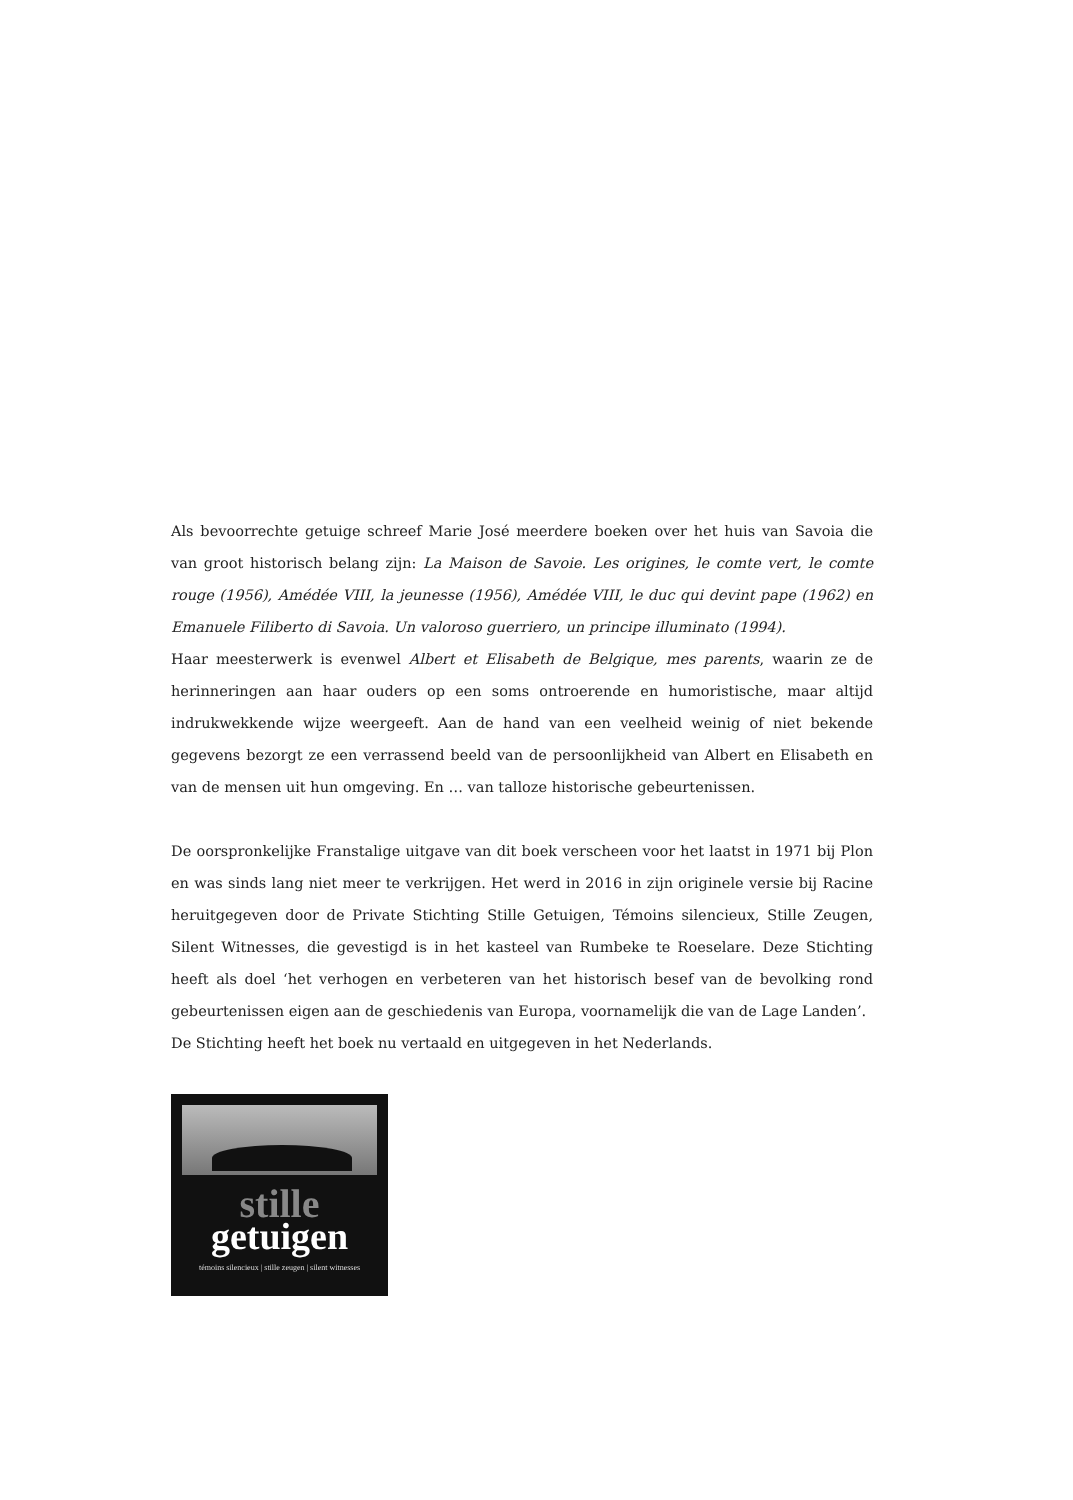Als bevoorrechte getuige schreef Marie José meerdere boeken over het huis van Savoia die van groot historisch belang zijn: La Maison de Savoie. Les origines, le comte vert, le comte rouge (1956), Amédée VIII, la jeunesse (1956), Amédée VIII, le duc qui devint pape (1962) en Emanuele Filiberto di Savoia. Un valoroso guerriero, un principe illuminato (1994).
Haar meesterwerk is evenwel Albert et Elisabeth de Belgique, mes parents, waarin ze de herinneringen aan haar ouders op een soms ontroerende en humoristische, maar altijd indrukwekkende wijze weergeeft. Aan de hand van een veelheid weinig of niet bekende gegevens bezorgt ze een verrassend beeld van de persoonlijkheid van Albert en Elisabeth en van de mensen uit hun omgeving. En … van talloze historische gebeurtenissen.
De oorspronkelijke Franstalige uitgave van dit boek verscheen voor het laatst in 1971 bij Plon en was sinds lang niet meer te verkrijgen. Het werd in 2016 in zijn originele versie bij Racine heruitgegeven door de Private Stichting Stille Getuigen, Témoins silencieux, Stille Zeugen, Silent Witnesses, die gevestigd is in het kasteel van Rumbeke te Roeselare. Deze Stichting heeft als doel ‘het verhogen en verbeteren van het historisch besef van de bevolking rond gebeurtenissen eigen aan de geschiedenis van Europa, voornamelijk die van de Lage Landen’.
De Stichting heeft het boek nu vertaald en uitgegeven in het Nederlands.
stille
getuigen
témoins silencieux | stille zeugen | silent witnesses